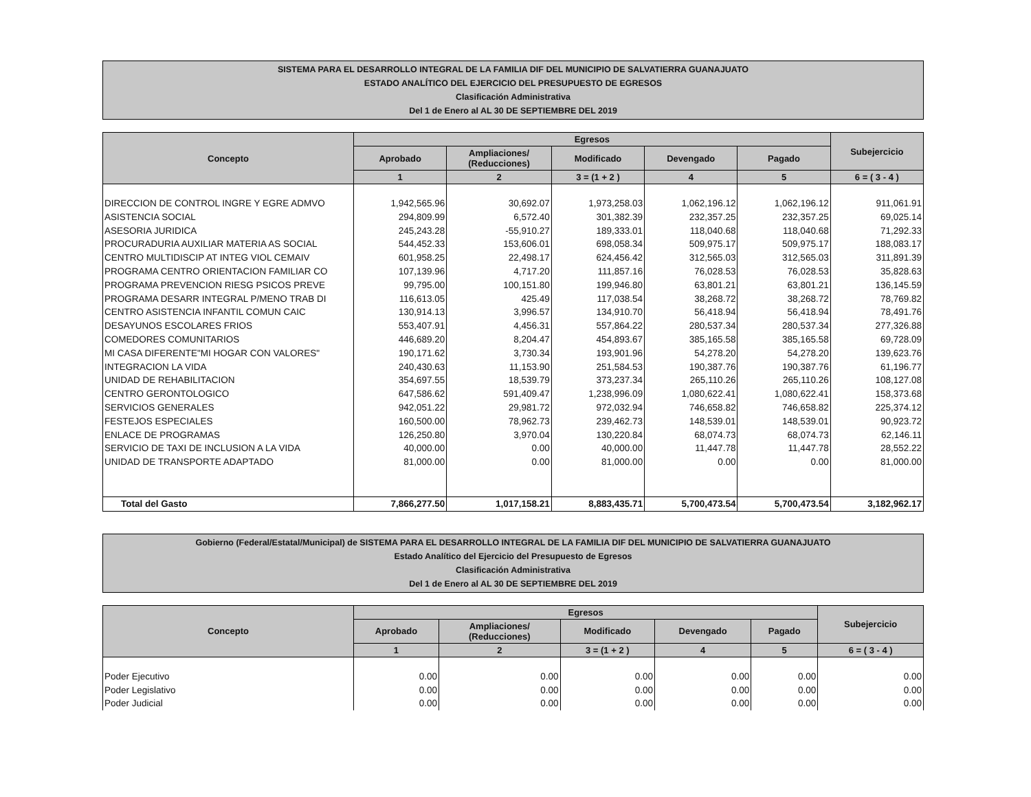SISTEMA PARA EL DESARROLLO INTEGRAL DE LA FAMILIA DIF DEL MUNICIPIO DE SALVATIERRA GUANAJUATO
ESTADO ANALÍTICO DEL EJERCICIO DEL PRESUPUESTO DE EGRESOS
Clasificación Administrativa
Del 1 de Enero al AL 30 DE SEPTIEMBRE DEL 2019
| Concepto | Egresos | | | | | Subejercicio |
| --- | --- | --- | --- | --- | --- | --- |
| | Aprobado | Ampliaciones/ (Reducciones) | Modificado | Devengado | Pagado | |
| | 1 | 2 | 3 = (1 + 2 ) | 4 | 5 | 6 = ( 3 - 4 ) |
| DIRECCION DE CONTROL INGRE Y EGRE ADMVO | 1,942,565.96 | 30,692.07 | 1,973,258.03 | 1,062,196.12 | 1,062,196.12 | 911,061.91 |
| ASISTENCIA SOCIAL | 294,809.99 | 6,572.40 | 301,382.39 | 232,357.25 | 232,357.25 | 69,025.14 |
| ASESORIA JURIDICA | 245,243.28 | -55,910.27 | 189,333.01 | 118,040.68 | 118,040.68 | 71,292.33 |
| PROCURADURIA AUXILIAR MATERIA AS SOCIAL | 544,452.33 | 153,606.01 | 698,058.34 | 509,975.17 | 509,975.17 | 188,083.17 |
| CENTRO MULTIDISCIP AT INTEG VIOL CEMAIV | 601,958.25 | 22,498.17 | 624,456.42 | 312,565.03 | 312,565.03 | 311,891.39 |
| PROGRAMA CENTRO ORIENTACION FAMILIAR CO | 107,139.96 | 4,717.20 | 111,857.16 | 76,028.53 | 76,028.53 | 35,828.63 |
| PROGRAMA PREVENCION RIESG PSICOS PREVE | 99,795.00 | 100,151.80 | 199,946.80 | 63,801.21 | 63,801.21 | 136,145.59 |
| PROGRAMA DESARR INTEGRAL P/MENO TRAB DI | 116,613.05 | 425.49 | 117,038.54 | 38,268.72 | 38,268.72 | 78,769.82 |
| CENTRO ASISTENCIA INFANTIL COMUN CAIC | 130,914.13 | 3,996.57 | 134,910.70 | 56,418.94 | 56,418.94 | 78,491.76 |
| DESAYUNOS ESCOLARES FRIOS | 553,407.91 | 4,456.31 | 557,864.22 | 280,537.34 | 280,537.34 | 277,326.88 |
| COMEDORES COMUNITARIOS | 446,689.20 | 8,204.47 | 454,893.67 | 385,165.58 | 385,165.58 | 69,728.09 |
| MI CASA DIFERENTE"MI HOGAR CON VALORES" | 190,171.62 | 3,730.34 | 193,901.96 | 54,278.20 | 54,278.20 | 139,623.76 |
| INTEGRACION LA VIDA | 240,430.63 | 11,153.90 | 251,584.53 | 190,387.76 | 190,387.76 | 61,196.77 |
| UNIDAD DE REHABILITACION | 354,697.55 | 18,539.79 | 373,237.34 | 265,110.26 | 265,110.26 | 108,127.08 |
| CENTRO GERONTOLOGICO | 647,586.62 | 591,409.47 | 1,238,996.09 | 1,080,622.41 | 1,080,622.41 | 158,373.68 |
| SERVICIOS GENERALES | 942,051.22 | 29,981.72 | 972,032.94 | 746,658.82 | 746,658.82 | 225,374.12 |
| FESTEJOS ESPECIALES | 160,500.00 | 78,962.73 | 239,462.73 | 148,539.01 | 148,539.01 | 90,923.72 |
| ENLACE DE PROGRAMAS | 126,250.80 | 3,970.04 | 130,220.84 | 68,074.73 | 68,074.73 | 62,146.11 |
| SERVICIO DE TAXI DE INCLUSION A LA VIDA | 40,000.00 | 0.00 | 40,000.00 | 11,447.78 | 11,447.78 | 28,552.22 |
| UNIDAD DE TRANSPORTE ADAPTADO | 81,000.00 | 0.00 | 81,000.00 | 0.00 | 0.00 | 81,000.00 |
| Total del Gasto | 7,866,277.50 | 1,017,158.21 | 8,883,435.71 | 5,700,473.54 | 5,700,473.54 | 3,182,962.17 |
Gobierno (Federal/Estatal/Municipal) de SISTEMA PARA EL DESARROLLO INTEGRAL DE LA FAMILIA DIF DEL MUNICIPIO DE SALVATIERRA GUANAJUATO
Estado Analítico del Ejercicio del Presupuesto de Egresos
Clasificación Administrativa
Del 1 de Enero al AL 30 DE SEPTIEMBRE DEL 2019
| Concepto | Egresos | | | | | Subejercicio |
| --- | --- | --- | --- | --- | --- | --- |
| | Aprobado | Ampliaciones/ (Reducciones) | Modificado | Devengado | Pagado | |
| | 1 | 2 | 3 = (1 + 2 ) | 4 | 5 | 6 = ( 3 - 4 ) |
| Poder Ejecutivo | 0.00 | 0.00 | 0.00 | 0.00 | 0.00 | 0.00 |
| Poder Legislativo | 0.00 | 0.00 | 0.00 | 0.00 | 0.00 | 0.00 |
| Poder Judicial | 0.00 | 0.00 | 0.00 | 0.00 | 0.00 | 0.00 |